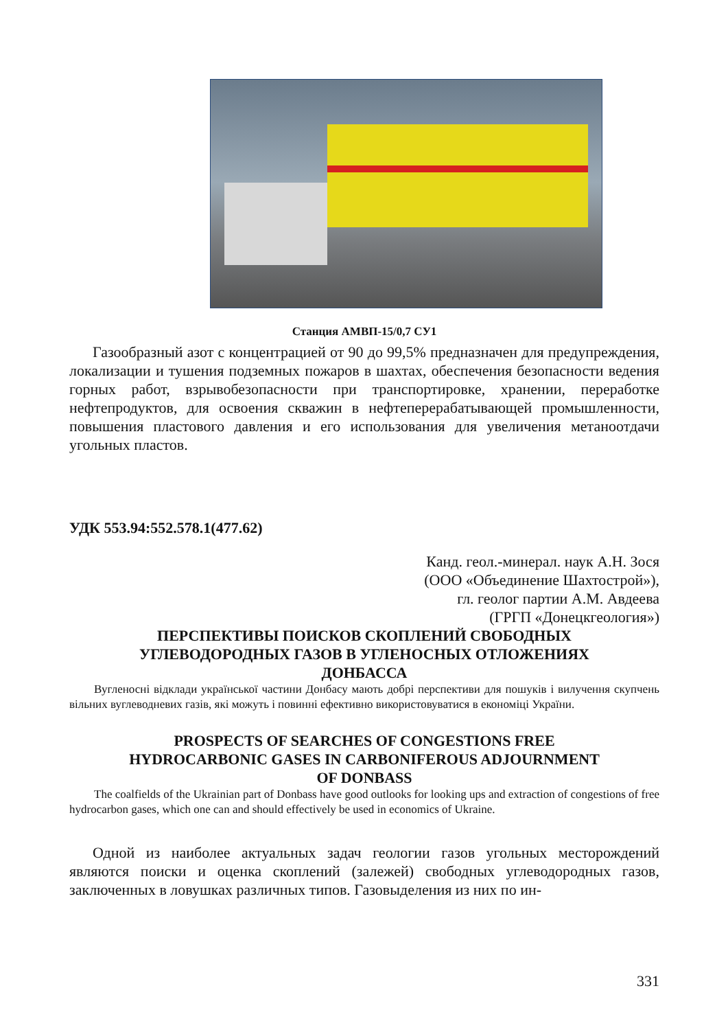Станция АМВП-15/0,7 СУ1
Газообразный азот с концентрацией от 90 до 99,5% предназначен для предупреждения, локализации и тушения подземных пожаров в шахтах, обеспечения безопасности ведения горных работ, взрывобезопасности при транспортировке, хранении, переработке нефтепродуктов, для освоения скважин в нефтеперерабатывающей промышленности, повышения пластового давления и его использования для увеличения метаноотдачи угольных пластов.
УДК 553.94:552.578.1(477.62)
Канд. геол.-минерал. наук А.Н. Зося
(ООО «Объединение Шахтострой»),
гл. геолог партии А.М. Авдеева
(ГРГП «Донецкгеология»)
ПЕРСПЕКТИВЫ ПОИСКОВ СКОПЛЕНИЙ СВОБОДНЫХ
УГЛЕВОДОРОДНЫХ ГАЗОВ В УГЛЕНОСНЫХ ОТЛОЖЕНИЯХ
ДОНБАССА
Вугленосні відклади української частини Донбасу мають добрі перспективи для пошуків і вилучення скупчень вільних вуглеводневих газів, які можуть і повинні ефективно використовуватися в економіці України.
PROSPECTS OF SEARCHES OF CONGESTIONS FREE
HYDROCARBONIC GASES IN CARBONIFEROUS ADJOURNMENT
OF DONBASS
The coalfields of the Ukrainian part of Donbass have good outlooks for looking ups and extraction of congestions of free hydrocarbon gases, which one can and should effectively be used in economics of Ukraine.
Одной из наиболее актуальных задач геологии газов угольных месторождений являются поиски и оценка скоплений (залежей) свободных углеводородных газов, заключенных в ловушках различных типов. Газовыделения из них по ин-
331